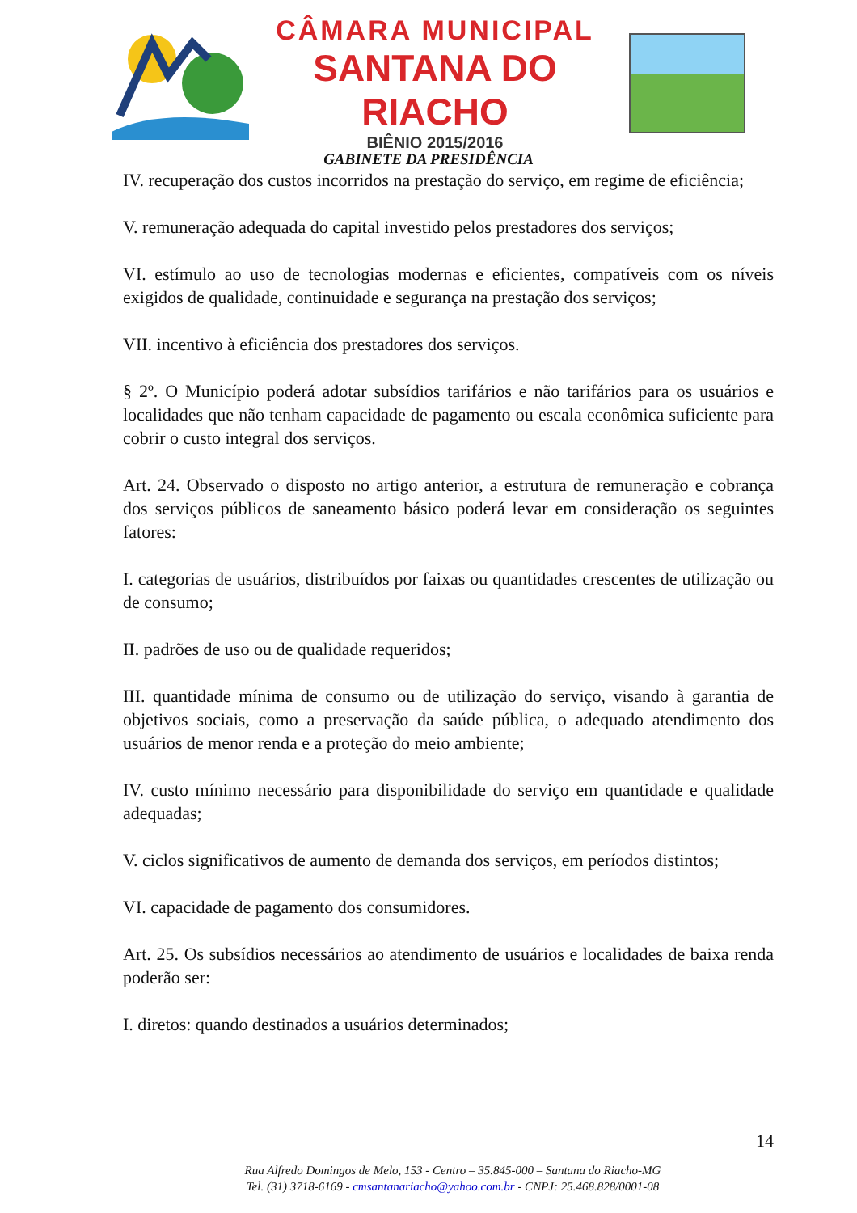CÂMARA MUNICIPAL
SANTANA DO RIACHO
BIÊNIO 2015/2016
GABINETE DA PRESIDÊNCIA
IV. recuperação dos custos incorridos na prestação do serviço, em regime de eficiência;
V. remuneração adequada do capital investido pelos prestadores dos serviços;
VI. estímulo ao uso de tecnologias modernas e eficientes, compatíveis com os níveis exigidos de qualidade, continuidade e segurança na prestação dos serviços;
VII. incentivo à eficiência dos prestadores dos serviços.
§ 2º. O Município poderá adotar subsídios tarifários e não tarifários para os usuários e localidades que não tenham capacidade de pagamento ou escala econômica suficiente para cobrir o custo integral dos serviços.
Art. 24. Observado o disposto no artigo anterior, a estrutura de remuneração e cobrança dos serviços públicos de saneamento básico poderá levar em consideração os seguintes fatores:
I. categorias de usuários, distribuídos por faixas ou quantidades crescentes de utilização ou de consumo;
II. padrões de uso ou de qualidade requeridos;
III. quantidade mínima de consumo ou de utilização do serviço, visando à garantia de objetivos sociais, como a preservação da saúde pública, o adequado atendimento dos usuários de menor renda e a proteção do meio ambiente;
IV. custo mínimo necessário para disponibilidade do serviço em quantidade e qualidade adequadas;
V. ciclos significativos de aumento de demanda dos serviços, em períodos distintos;
VI. capacidade de pagamento dos consumidores.
Art. 25. Os subsídios necessários ao atendimento de usuários e localidades de baixa renda poderão ser:
I. diretos: quando destinados a usuários determinados;
14
Rua Alfredo Domingos de Melo, 153 - Centro – 35.845-000 – Santana do Riacho-MG
Tel. (31) 3718-6169 - cmsantanariacho@yahoo.com.br - CNPJ: 25.468.828/0001-08